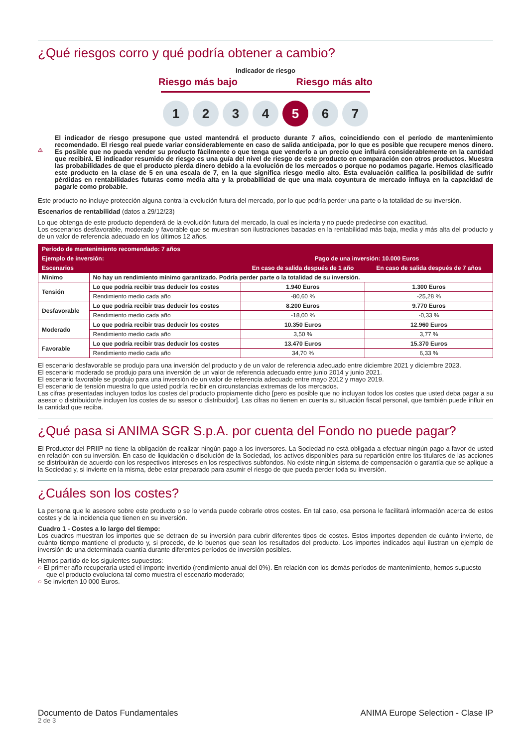¿Qué riesgos corro y qué podría obtener a cambio?
Indicador de riesgo
Riesgo más bajo Riesgo más alto
1 2 3 4 5 6 7
El indicador de riesgo presupone que usted mantendrá el producto durante 7 años, coincidiendo con el período de mantenimiento recomendado. El riesgo real puede variar considerablemente en caso de salida anticipada, por lo que es posible que recupere menos dinero. Es posible que no pueda vender su producto fácilmente o que tenga que venderlo a un precio que influirá considerablemente en la cantidad que recibirá. El indicador resumido de riesgo es una guía del nivel de riesgo de este producto en comparación con otros productos. Muestra las probabilidades de que el producto pierda dinero debido a la evolución de los mercados o porque no podamos pagarle. Hemos clasificado este producto en la clase de 5 en una escala de 7, en la que significa riesgo medio alto. Esta evaluación califica la posibilidad de sufrir pérdidas en rentabilidades futuras como media alta y la probabilidad de que una mala coyuntura de mercado influya en la capacidad de pagarle como probable.
Este producto no incluye protección alguna contra la evolución futura del mercado, por lo que podría perder una parte o la totalidad de su inversión.
Escenarios de rentabilidad (datos a 29/12/23)
Lo que obtenga de este producto dependerá de la evolución futura del mercado, la cual es incierta y no puede predecirse con exactitud.
Los escenarios desfavorable, moderado y favorable que se muestran son ilustraciones basadas en la rentabilidad más baja, media y más alta del producto y de un valor de referencia adecuado en los últimos 12 años.
| Período de mantenimiento recomendado: 7 años | | | |
| --- | --- | --- | --- |
| Ejemplo de inversión: | | Pago de una inversión: 10.000 Euros | |
| Escenarios | | En caso de salida después de 1 año | En caso de salida después de 7 años |
| Minimo | No hay un rendimiento mínimo garantizado. Podría perder parte o la totalidad de su inversión. | | |
| Tensión | Lo que podría recibir tras deducir los costes | 1.940 Euros | 1.300 Euros |
| | Rendimiento medio cada año | -80,60 % | -25,28 % |
| Desfavorable | Lo que podría recibir tras deducir los costes | 8.200 Euros | 9.770 Euros |
| | Rendimiento medio cada año | -18,00 % | -0,33 % |
| Moderado | Lo que podría recibir tras deducir los costes | 10.350 Euros | 12.960 Euros |
| | Rendimiento medio cada año | 3,50 % | 3,77 % |
| Favorable | Lo que podría recibir tras deducir los costes | 13.470 Euros | 15.370 Euros |
| | Rendimiento medio cada año | 34,70 % | 6,33 % |
El escenario desfavorable se produjo para una inversión del producto y de un valor de referencia adecuado entre diciembre 2021 y diciembre 2023.
El escenario moderado se produjo para una inversión de un valor de referencia adecuado entre junio 2014 y junio 2021.
El escenario favorable se produjo para una inversión de un valor de referencia adecuado entre mayo 2012 y mayo 2019.
El escenario de tensión muestra lo que usted podría recibir en circunstancias extremas de los mercados.
Las cifras presentadas incluyen todos los costes del producto propiamente dicho [pero es posible que no incluyan todos los costes que usted deba pagar a su asesor o distribuidor/e incluyen los costes de su asesor o distribuidor]. Las cifras no tienen en cuenta su situación fiscal personal, que también puede influir en la cantidad que reciba.
¿Qué pasa si ANIMA SGR S.p.A. por cuenta del Fondo no puede pagar?
El Productor del PRIIP no tiene la obligación de realizar ningún pago a los inversores. La Sociedad no está obligada a efectuar ningún pago a favor de usted en relación con su inversión. En caso de liquidación o disolución de la Sociedad, los activos disponibles para su repartición entre los titulares de las acciones se distribuirán de acuerdo con los respectivos intereses en los respectivos subfondos. No existe ningún sistema de compensación o garantía que se aplique a la Sociedad y, si invierte en la misma, debe estar preparado para asumir el riesgo de que pueda perder toda su inversión.
¿Cuáles son los costes?
La persona que le asesore sobre este producto o se lo venda puede cobrarle otros costes. En tal caso, esa persona le facilitará información acerca de estos costes y de la incidencia que tienen en su inversión.
Cuadro 1 - Costes a lo largo del tiempo:
Los cuadros muestran los importes que se detraen de su inversión para cubrir diferentes tipos de costes. Estos importes dependen de cuánto invierte, de cuánto tiempo mantiene el producto y, si procede, de lo buenos que sean los resultados del producto. Los importes indicados aquí ilustran un ejemplo de inversión de una determinada cuantía durante diferentes períodos de inversión posibles.
Hemos partido de los siguientes supuestos:
○ El primer año recuperaría usted el importe invertido (rendimiento anual del 0%). En relación con los demás períodos de mantenimiento, hemos supuesto que el producto evoluciona tal como muestra el escenario moderado;
○ Se invierten 10 000 Euros.
Documento de Datos Fundamentales
2 de 3
ANIMA Europe Selection - Clase IP